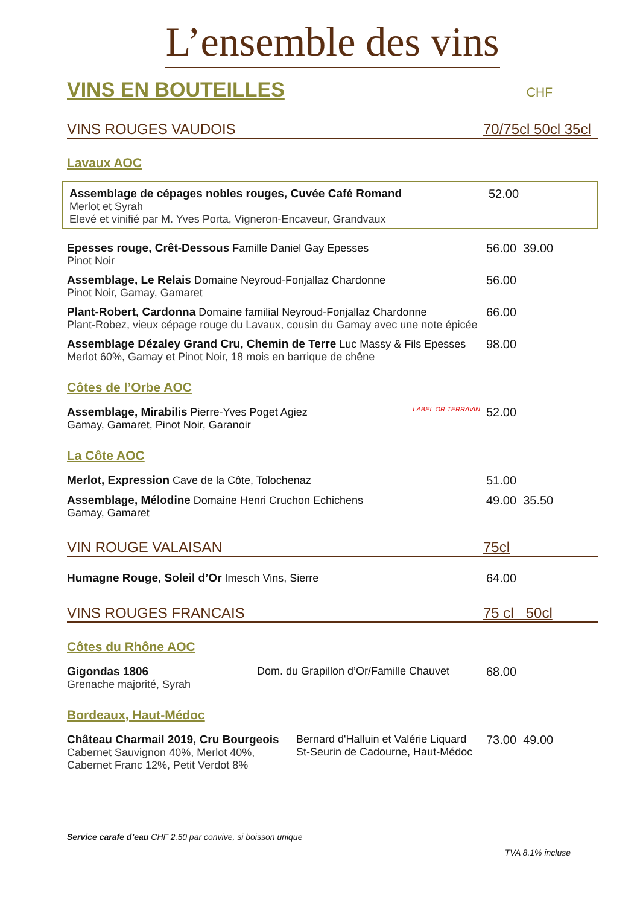L’ensemble des vins
VINS EN BOUTEILLES
CHF
VINS ROUGES VAUDOIS 70/75cl 50cl 35cl
Lavaux AOC
Assemblage de cépages nobles rouges, Cuvée Café Romand
Merlot et Syrah
Elevé et vinifié par M. Yves Porta, Vigneron-Encaveur, Grandvaux
52.00
Epesses rouge, Crêt-Dessous Famille Daniel Gay Epesses
Pinot Noir
56.00 39.00
Assemblage, Le Relais Domaine Neyroud-Fonjallaz Chardonne
Pinot Noir, Gamay, Gamaret
56.00
Plant-Robert, Cardonna Domaine familial Neyroud-Fonjallaz Chardonne
Plant-Robez, vieux cépage rouge du Lavaux, cousin du Gamay avec une note épicée
66.00
Assemblage Dézaley Grand Cru, Chemin de Terre Luc Massy & Fils Epesses
Merlot 60%, Gamay et Pinot Noir, 18 mois en barrique de chêne
98.00
Côtes de l’Orbe AOC
Assemblage, Mirabilis Pierre-Yves Poget Agiez LABEL OR TERRAVIN Gamay, Gamaret, Pinot Noir, Garanoir
52.00
La Côte AOC
Merlot, Expression Cave de la Côte, Tolochenaz 51.00
Assemblage, Mélodine Domaine Henri Cruchon Echichens
Gamay, Gamaret
49.00 35.50
VIN ROUGE VALAISAN 75cl
Humagne Rouge, Soleil d’Or Imesch Vins, Sierre 64.00
VINS ROUGES FRANCAIS 75 cl 50cl
Côtes du Rhône AOC
Gigondas 1806
Grenache majorité, Syrah Dom. du Grapillon d’Or/Famille Chauvet
68.00
Bordeaux, Haut-Médoc
Château Charmail 2019, Cru Bourgeois
Cabernet Sauvignon 40%, Merlot 40%,
Cabernet Franc 12%, Petit Verdot 8% Bernard d'Halluin et Valérie Liquard
St-Seurin de Cadourne, Haut-Médoc
73.00 49.00
Service carafe d’eau CHF 2.50 par convive, si boisson unique
TVA 8.1% incluse